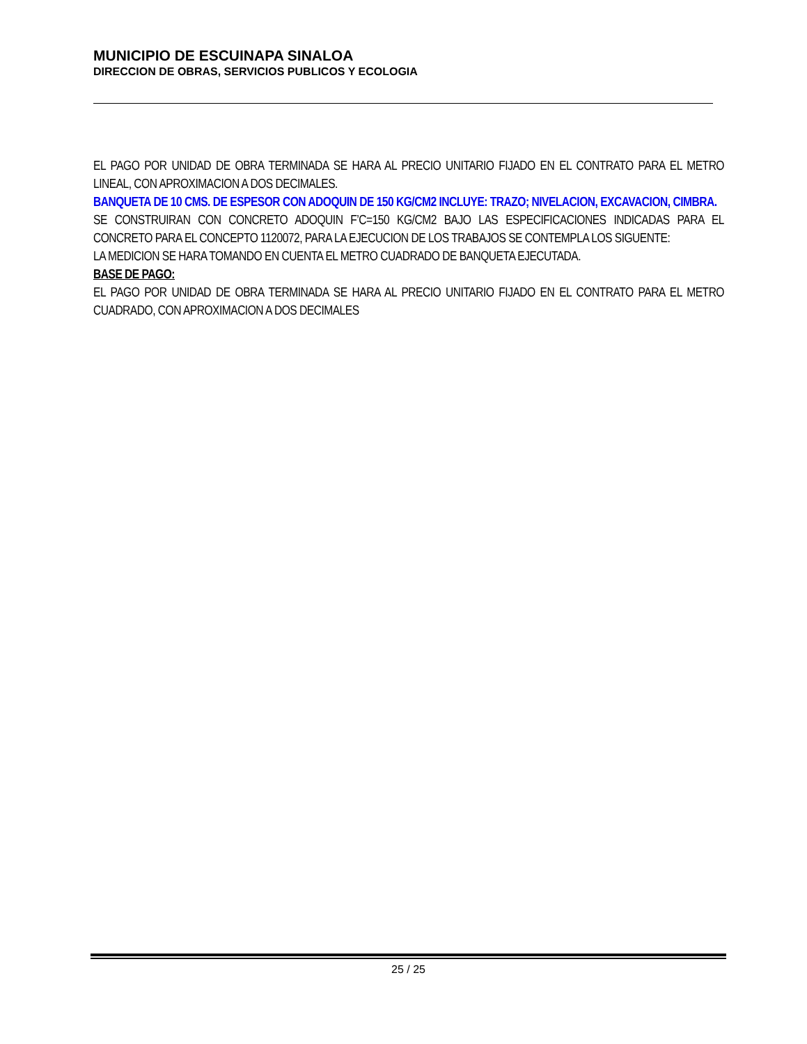MUNICIPIO DE ESCUINAPA SINALOA
DIRECCION DE OBRAS, SERVICIOS PUBLICOS Y ECOLOGIA
EL PAGO POR UNIDAD DE OBRA TERMINADA SE HARA AL PRECIO UNITARIO FIJADO EN EL CONTRATO PARA EL METRO LINEAL, CON APROXIMACION A DOS DECIMALES.
BANQUETA DE 10 CMS. DE ESPESOR CON ADOQUIN DE 150 KG/CM2 INCLUYE: TRAZO; NIVELACION, EXCAVACION, CIMBRA.
SE CONSTRUIRAN CON CONCRETO ADOQUIN F’C=150 KG/CM2 BAJO LAS ESPECIFICACIONES INDICADAS PARA EL CONCRETO PARA EL CONCEPTO 1120072, PARA LA EJECUCION DE LOS TRABAJOS SE CONTEMPLA LOS SIGUENTE:
LA MEDICION SE HARA TOMANDO EN CUENTA EL METRO CUADRADO DE BANQUETA EJECUTADA.
BASE DE PAGO:
EL PAGO POR UNIDAD DE OBRA TERMINADA SE HARA AL PRECIO UNITARIO FIJADO EN EL CONTRATO PARA EL METRO CUADRADO, CON APROXIMACION A DOS DECIMALES
25 / 25